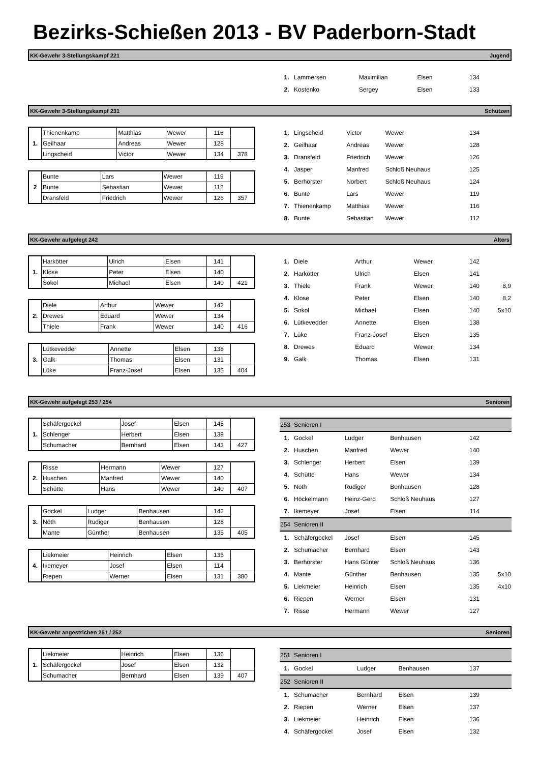Bezirks-Schießen 2013 - BV Paderborn-Stadt
KK-Gewehr 3-Stellungskampf 221 Jugend
| 1. | Lammersen | Maximilian | Elsen | 134 | |
| 2. | Kostenko | Sergey | Elsen | 133 | |
KK-Gewehr 3-Stellungskampf 231 Schützen
| 1. | Thienenkamp | Matthias | Wewer | 116 | |
| | Geilhaar | Andreas | Wewer | 128 | |
| | Lingscheid | Victor | Wewer | 134 | 378 |
| 2 | Bunte | Lars | Wewer | 119 | |
| | Bunte | Sebastian | Wewer | 112 | |
| | Dransfeld | Friedrich | Wewer | 126 | 357 |
| 1. | Lingscheid | Victor | Wewer | 134 | |
| 2. | Geilhaar | Andreas | Wewer | 128 | |
| 3. | Dransfeld | Friedrich | Wewer | 126 | |
| 4. | Jasper | Manfred | Schloß Neuhaus | 125 | |
| 5. | Berhörster | Norbert | Schloß Neuhaus | 124 | |
| 6. | Bunte | Lars | Wewer | 119 | |
| 7. | Thienenkamp | Matthias | Wewer | 116 | |
| 8. | Bunte | Sebastian | Wewer | 112 | |
KK-Gewehr aufgelegt 242 Alters
| 1. | Harkötter | Ulrich | Elsen | 141 | |
| | Klose | Peter | Elsen | 140 | |
| | Sokol | Michael | Elsen | 140 | 421 |
| 2. | Diele | Arthur | Wewer | 142 | |
| | Drewes | Eduard | Wewer | 134 | |
| | Thiele | Frank | Wewer | 140 | 416 |
| 3. | Lütkevedder | Annette | Elsen | 138 | |
| | Galk | Thomas | Elsen | 131 | |
| | Lüke | Franz-Josef | Elsen | 135 | 404 |
| 1. | Diele | Arthur | Wewer | 142 | |
| 2. | Harkötter | Ulrich | Elsen | 141 | |
| 3. | Thiele | Frank | Wewer | 140 | 8,9 |
| 4. | Klose | Peter | Elsen | 140 | 8,2 |
| 5. | Sokol | Michael | Elsen | 140 | 5x10 |
| 6. | Lütkevedder | Annette | Elsen | 138 | |
| 7. | Lüke | Franz-Josef | Elsen | 135 | |
| 8. | Drewes | Eduard | Wewer | 134 | |
| 9. | Galk | Thomas | Elsen | 131 | |
KK-Gewehr aufgelegt 253 / 254 Senioren
| 1. | Schäfergockel | Josef | Elsen | 145 | |
| | Schlenger | Herbert | Elsen | 139 | |
| | Schumacher | Bernhard | Elsen | 143 | 427 |
| 2. | Risse | Hermann | Wewer | 127 | |
| | Huschen | Manfred | Wewer | 140 | |
| | Schütte | Hans | Wewer | 140 | 407 |
| 3. | Gockel | Ludger | Benhausen | 142 | |
| | Nöth | Rüdiger | Benhausen | 128 | |
| | Mante | Günther | Benhausen | 135 | 405 |
| 4. | Liekmeier | Heinrich | Elsen | 135 | |
| | Ikemeyer | Josef | Elsen | 114 | |
| | Riepen | Werner | Elsen | 131 | 380 |
| 253 | Senioren I | | | | |
| 1. | Gockel | Ludger | Benhausen | 142 | |
| 2. | Huschen | Manfred | Wewer | 140 | |
| 3. | Schlenger | Herbert | Elsen | 139 | |
| 4. | Schütte | Hans | Wewer | 134 | |
| 5. | Nöth | Rüdiger | Benhausen | 128 | |
| 6. | Höckelmann | Heinz-Gerd | Schloß Neuhaus | 127 | |
| 7. | Ikemeyer | Josef | Elsen | 114 | |
| 254 | Senioren II | | | | |
| 1. | Schäfergockel | Josef | Elsen | 145 | |
| 2. | Schumacher | Bernhard | Elsen | 143 | |
| 3. | Berhörster | Hans Günter | Schloß Neuhaus | 136 | |
| 4. | Mante | Günther | Benhausen | 135 | 5x10 |
| 5. | Liekmeier | Heinrich | Elsen | 135 | 4x10 |
| 6. | Riepen | Werner | Elsen | 131 | |
| 7. | Risse | Hermann | Wewer | 127 | |
KK-Gewehr angestrichen 251 / 252 Senioren
| 1. | Liekmeier | Heinrich | Elsen | 136 | |
| | Schäfergockel | Josef | Elsen | 132 | |
| | Schumacher | Bernhard | Elsen | 139 | 407 |
| 251 | Senioren I | | | | |
| 1. | Gockel | Ludger | Benhausen | 137 | |
| 252 | Senioren II | | | | |
| 1. | Schumacher | Bernhard | Elsen | 139 | |
| 2. | Riepen | Werner | Elsen | 137 | |
| 3. | Liekmeier | Heinrich | Elsen | 136 | |
| 4. | Schäfergockel | Josef | Elsen | 132 | |